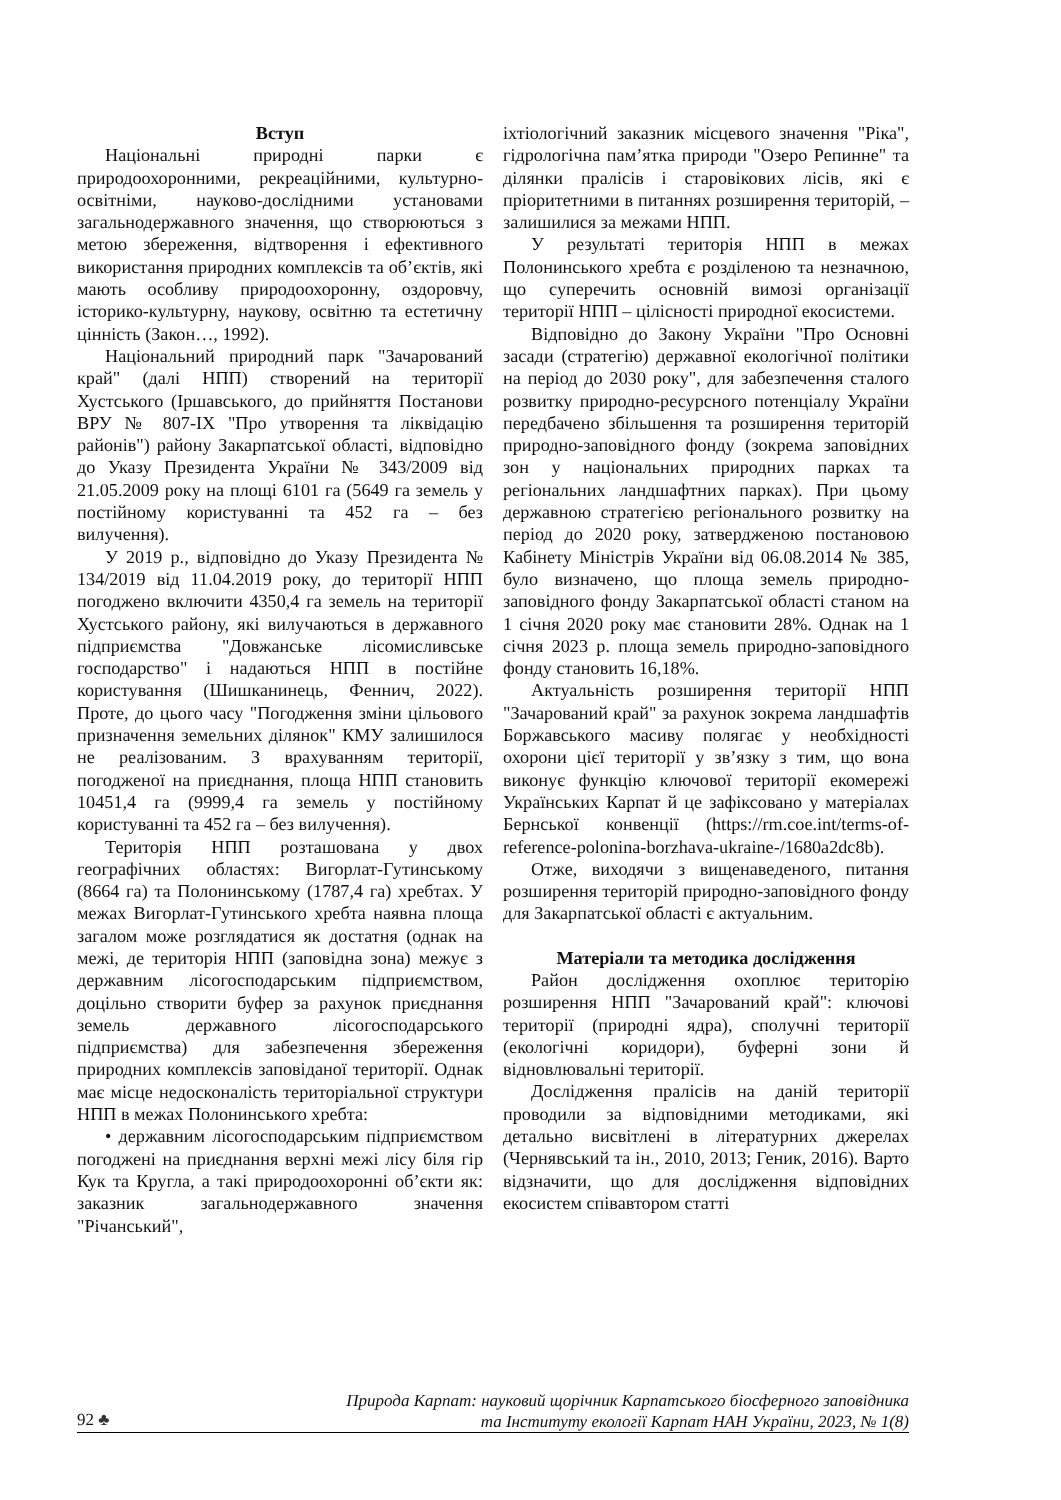Вступ
Національні природні парки є природоохоронними, рекреаційними, культурно-освітніми, науково-дослідними установами загальнодержавного значення, що створюються з метою збереження, відтворення і ефективного використання природних комплексів та об’єктів, які мають особливу природоохоронну, оздоровчу, історико-культурну, наукову, освітню та естетичну цінність (Закон…, 1992).
Національний природний парк "Зачарований край" (далі НПП) створений на території Хустського (Іршавського, до прийняття Постанови ВРУ № 807-ІХ "Про утворення та ліквідацію районів") району Закарпатської області, відповідно до Указу Президента України № 343/2009 від 21.05.2009 року на площі 6101 га (5649 га земель у постійному користуванні та 452 га – без вилучення).
У 2019 р., відповідно до Указу Президента № 134/2019 від 11.04.2019 року, до території НПП погоджено включити 4350,4 га земель на території Хустського району, які вилучаються в державного підприємства "Довжанське лісомисливське господарство" і надаються НПП в постійне користування (Шишканинець, Феннич, 2022). Проте, до цього часу "Погодження зміни цільового призначення земельних ділянок" КМУ залишилося не реалізованим. З врахуванням території, погодженої на приєднання, площа НПП становить 10451,4 га (9999,4 га земель у постійному користуванні та 452 га – без вилучення).
Територія НПП розташована у двох географічних областях: Вигорлат-Гутинському (8664 га) та Полонинському (1787,4 га) хребтах. У межах Вигорлат-Гутинського хребта наявна площа загалом може розглядатися як достатня (однак на межі, де територія НПП (заповідна зона) межує з державним лісогосподарським підприємством, доцільно створити буфер за рахунок приєднання земель державного лісогосподарського підприємства) для забезпечення збереження природних комплексів заповіданої території. Однак має місце недосконалість територіальної структури НПП в межах Полонинського хребта:
• державним лісогосподарським підприємством погоджені на приєднання верхні межі лісу біля гір Кук та Кругла, а такі природоохоронні об’єкти як: заказник загальнодержавного значення "Річанський",
іхтіологічний заказник місцевого значення "Ріка", гідрологічна пам’ятка природи "Озеро Репинне" та ділянки пралісів і старовікових лісів, які є пріоритетними в питаннях розширення територій, – залишилися за межами НПП.
У результаті територія НПП в межах Полонинського хребта є розділеною та незначною, що суперечить основній вимозі організації території НПП – цілісності природної екосистеми.
Відповідно до Закону України "Про Основні засади (стратегію) державної екологічної політики на період до 2030 року", для забезпечення сталого розвитку природно-ресурсного потенціалу України передбачено збільшення та розширення територій природно-заповідного фонду (зокрема заповідних зон у національних природних парках та регіональних ландшафтних парках). При цьому державною стратегією регіонального розвитку на період до 2020 року, затвердженою постановою Кабінету Міністрів України від 06.08.2014 № 385, було визначено, що площа земель природно-заповідного фонду Закарпатської області станом на 1 січня 2020 року має становити 28%. Однак на 1 січня 2023 р. площа земель природно-заповідного фонду становить 16,18%.
Актуальність розширення території НПП "Зачарований край" за рахунок зокрема ландшафтів Боржавського масиву полягає у необхідності охорони цієї території у зв’язку з тим, що вона виконує функцію ключової території екомережі Українських Карпат й це зафіксовано у матеріалах Бернської конвенції (https://rm.coe.int/terms-of-reference-polonina-borzhava-ukraine-/1680a2dc8b).
Отже, виходячи з вищенаведеного, питання розширення територій природно-заповідного фонду для Закарпатської області є актуальним.
Матеріали та методика дослідження
Район дослідження охоплює територію розширення НПП "Зачарований край": ключові території (природні ядра), сполучні території (екологічні коридори), буферні зони й відновлювальні території.
Дослідження пралісів на даній території проводили за відповідними методиками, які детально висвітлені в літературних джерелах (Чернявський та ін., 2010, 2013; Геник, 2016). Варто відзначити, що для дослідження відповідних екосистем співавтором статті
Природа Карпат: науковий щорічник Карпатського біосферного заповідника
та Інституту екології Карпат НАН України, 2023, № 1(8)
92 ♣